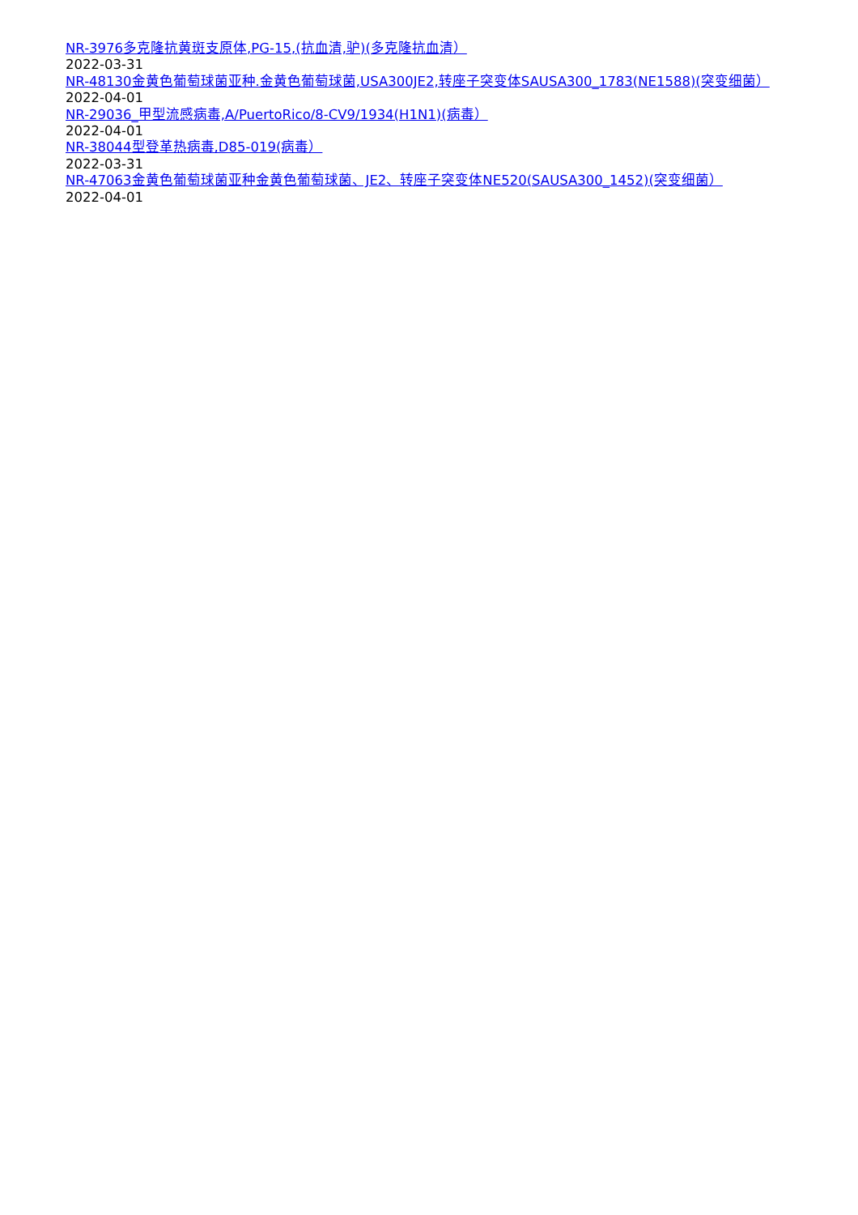NR-3976多克隆抗黄斑支原体,PG-15,(抗血清,驴)(多克隆抗血清）
2022-03-31
NR-48130金黄色葡萄球菌亚种.金黄色葡萄球菌,USA300JE2,转座子突变体SAUSA300_1783(NE1588)(突变细菌）
2022-04-01
NR-29036_甲型流感病毒,A/PuertoRico/8-CV9/1934(H1N1)(病毒）
2022-04-01
NR-38044型登革热病毒,D85-019(病毒）
2022-03-31
NR-47063金黄色葡萄球菌亚种金黄色葡萄球菌、JE2、转座子突变体NE520(SAUSA300_1452)(突变细菌）
2022-04-01